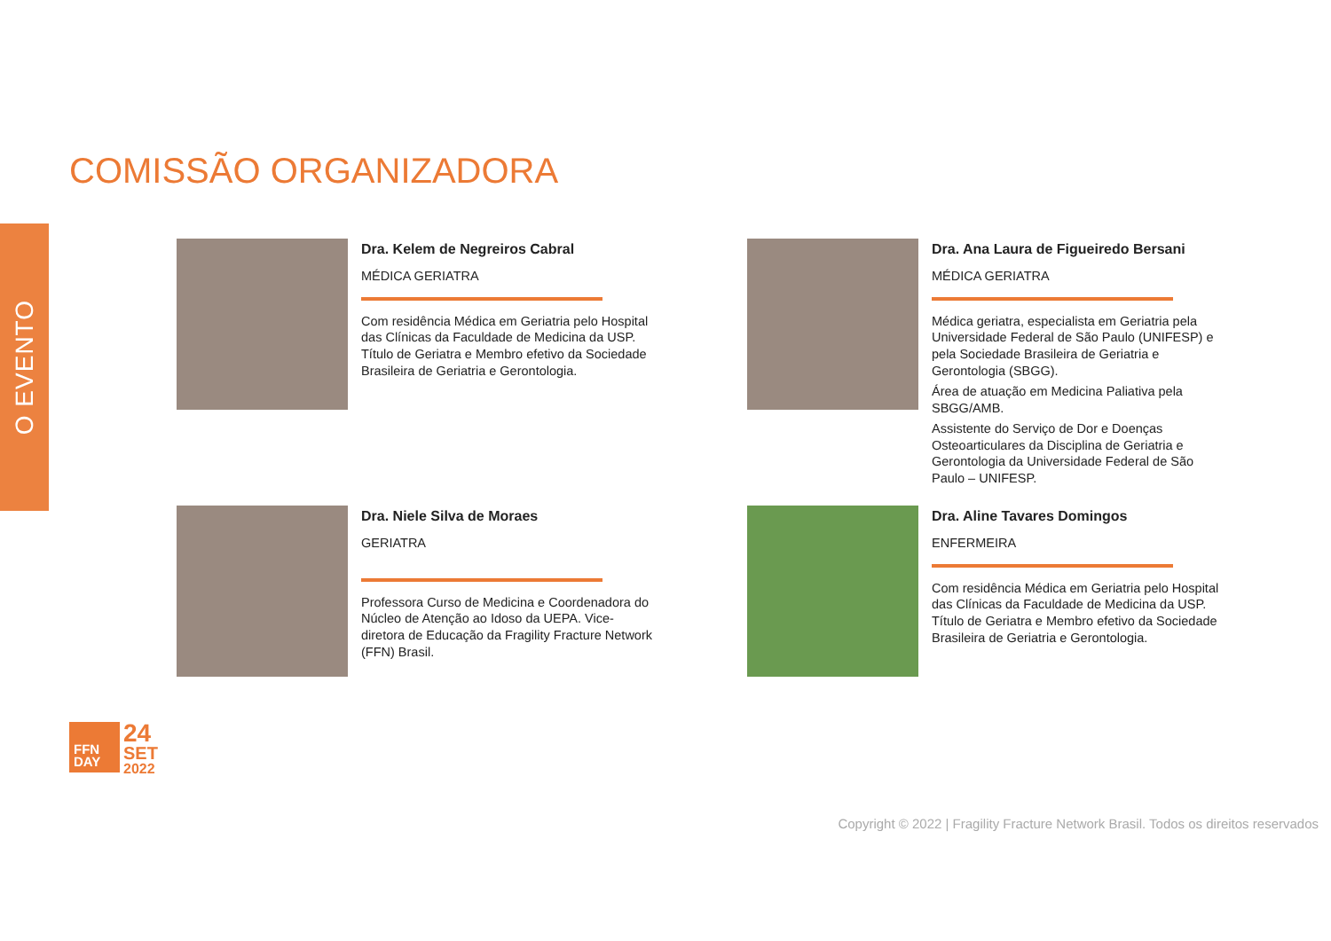O EVENTO
COMISSÃO ORGANIZADORA
Dra. Kelem de Negreiros Cabral
MÉDICA GERIATRA
Com residência Médica em Geriatria pelo Hospital das Clínicas da Faculdade de Medicina da USP. Título de Geriatra e Membro efetivo da Sociedade Brasileira de Geriatria e Gerontologia.
Dra. Ana Laura de Figueiredo Bersani
MÉDICA GERIATRA
Médica geriatra, especialista em Geriatria pela Universidade Federal de São Paulo (UNIFESP) e pela Sociedade Brasileira de Geriatria e Gerontologia (SBGG).
Área de atuação em Medicina Paliativa pela SBGG/AMB.
Assistente do Serviço de Dor e Doenças Osteoarticulares da Disciplina de Geriatria e Gerontologia da Universidade Federal de São Paulo – UNIFESP.
Dra. Niele Silva de Moraes
GERIATRA
Professora Curso de Medicina e Coordenadora do Núcleo de Atenção ao Idoso da UEPA. Vice-diretora de Educação da Fragility Fracture Network (FFN) Brasil.
Dra. Aline Tavares Domingos
ENFERMEIRA
Com residência Médica em Geriatria pelo Hospital das Clínicas da Faculdade de Medicina da USP. Título de Geriatra e Membro efetivo da Sociedade Brasileira de Geriatria e Gerontologia.
FFN
DAY
24
SET
2022
Copyright © 2022 | Fragility Fracture Network Brasil. Todos os direitos reservados